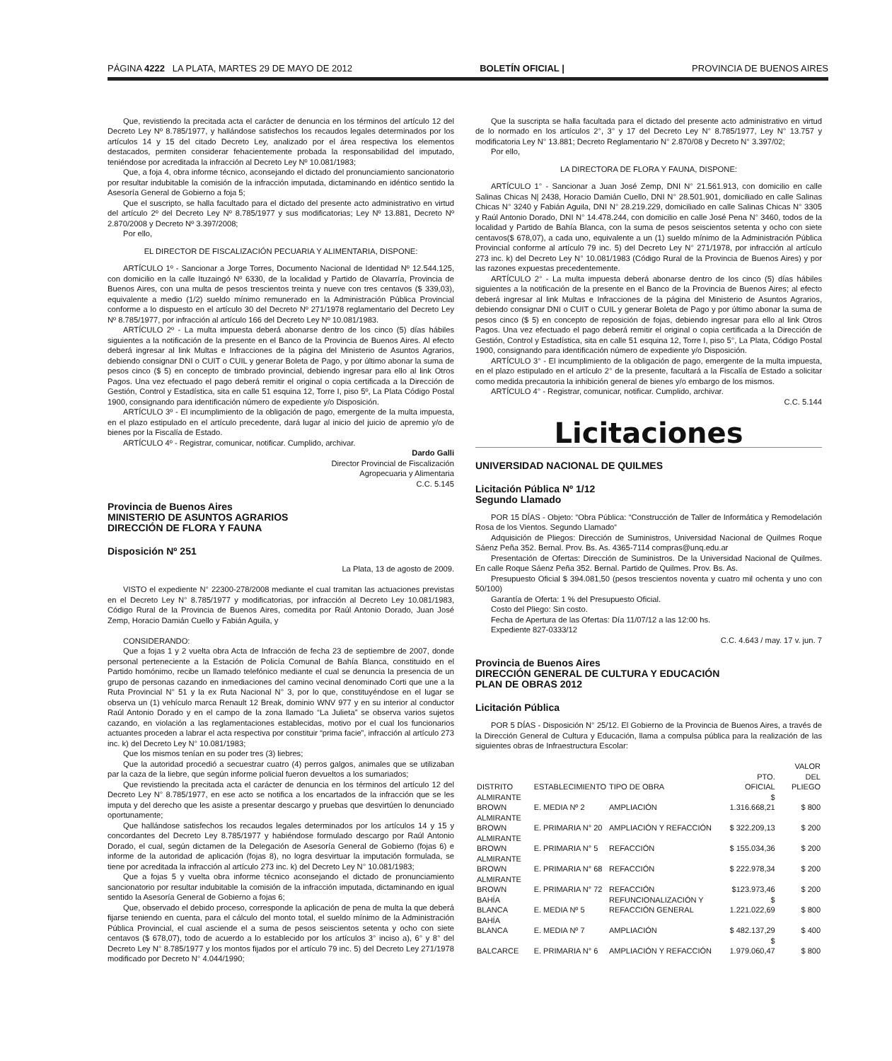PÁGINA 4222 LA PLATA, MARTES 29 DE MAYO DE 2012 BOLETÍN OFICIAL | PROVINCIA DE BUENOS AIRES
Que, revistiendo la precitada acta el carácter de denuncia en los términos del artículo 12 del Decreto Ley Nº 8.785/1977, y hallándose satisfechos los recaudos legales determinados por los artículos 14 y 15 del citado Decreto Ley, analizado por el área respectiva los elementos destacados, permiten considerar fehacientemente probada la responsabilidad del imputado, teniéndose por acreditada la infracción al Decreto Ley Nº 10.081/1983;
Que, a foja 4, obra informe técnico, aconsejando el dictado del pronunciamiento sancionatorio por resultar indubitable la comisión de la infracción imputada, dictaminando en idéntico sentido la Asesoría General de Gobierno a foja 5;
Que el suscripto, se halla facultado para el dictado del presente acto administrativo en virtud del artículo 2º del Decreto Ley Nº 8.785/1977 y sus modificatorias; Ley Nº 13.881, Decreto Nº 2.870/2008 y Decreto Nº 3.397/2008;
Por ello,
EL DIRECTOR DE FISCALIZACIÓN PECUARIA Y ALIMENTARIA, DISPONE:
ARTÍCULO 1º - Sancionar a Jorge Torres, Documento Nacional de Identidad Nº 12.544.125, con domicilio en la calle Ituzaingó Nº 6330, de la localidad y Partido de Olavarría, Provincia de Buenos Aires, con una multa de pesos trescientos treinta y nueve con tres centavos ($ 339,03), equivalente a medio (1/2) sueldo mínimo remunerado en la Administración Pública Provincial conforme a lo dispuesto en el artículo 30 del Decreto Nº 271/1978 reglamentario del Decreto Ley Nº 8.785/1977, por infracción al artículo 166 del Decreto Ley Nº 10.081/1983.
ARTÍCULO 2º - La multa impuesta deberá abonarse dentro de los cinco (5) días hábiles siguientes a la notificación de la presente en el Banco de la Provincia de Buenos Aires. Al efecto deberá ingresar al link Multas e Infracciones de la página del Ministerio de Asuntos Agrarios, debiendo consignar DNI o CUIT o CUIL y generar Boleta de Pago, y por último abonar la suma de pesos cinco ($ 5) en concepto de timbrado provincial, debiendo ingresar para ello al link Otros Pagos. Una vez efectuado el pago deberá remitir el original o copia certificada a la Dirección de Gestión, Control y Estadística, sita en calle 51 esquina 12, Torre I, piso 5º, La Plata Código Postal 1900, consignando para identificación número de expediente y/o Disposición.
ARTÍCULO 3º - El incumplimiento de la obligación de pago, emergente de la multa impuesta, en el plazo estipulado en el artículo precedente, dará lugar al inicio del juicio de apremio y/o de bienes por la Fiscalía de Estado.
ARTÍCULO 4º - Registrar, comunicar, notificar. Cumplido, archivar.
Dardo Galli
Director Provincial de Fiscalización
Agropecuaria y Alimentaria
C.C. 5.145
Provincia de Buenos Aires
MINISTERIO DE ASUNTOS AGRARIOS
DIRECCIÓN DE FLORA Y FAUNA
Disposición Nº 251
La Plata, 13 de agosto de 2009.
VISTO el expediente N° 22300-278/2008 mediante el cual tramitan las actuaciones previstas en el Decreto Ley N° 8.785/1977 y modificatorias, por infracción al Decreto Ley 10.081/1983, Código Rural de la Provincia de Buenos Aires, comedita por Raúl Antonio Dorado, Juan José Zemp, Horacio Damián Cuello y Fabián Aguila, y
CONSIDERANDO:
Que a fojas 1 y 2 vuelta obra Acta de Infracción de fecha 23 de septiembre de 2007, donde personal perteneciente a la Estación de Policía Comunal de Bahía Blanca, constituido en el Partido homónimo, recibe un llamado telefónico mediante el cual se denuncia la presencia de un grupo de personas cazando en inmediaciones del camino vecinal denominado Corti que une a la Ruta Provincial N° 51 y la ex Ruta Nacional N° 3, por lo que, constituyéndose en el lugar se observa un (1) vehículo marca Renault 12 Break, dominio WNV 977 y en su interior al conductor Raúl Antonio Dorado y en el campo de la zona llamado “La Julieta” se observa varios sujetos cazando, en violación a las reglamentaciones establecidas, motivo por el cual los funcionarios actuantes proceden a labrar el acta respectiva por constituir “prima facie”, infracción al artículo 273 inc. k) del Decreto Ley N° 10.081/1983;
Que los mismos tenían en su poder tres (3) liebres;
Que la autoridad procedió a secuestrar cuatro (4) perros galgos, animales que se utilizaban par la caza de la liebre, que según informe policial fueron devueltos a los sumariados;
Que revistiendo la precitada acta el carácter de denuncia en los términos del artículo 12 del Decreto Ley N° 8.785/1977, en ese acto se notifica a los encartados de la infracción que se les imputa y del derecho que les asiste a presentar descargo y pruebas que desvirtúen lo denunciado oportunamente;
Que hallándose satisfechos los recaudos legales determinados por los artículos 14 y 15 y concordantes del Decreto Ley 8.785/1977 y habiéndose formulado descargo por Raúl Antonio Dorado, el cual, según dictamen de la Delegación de Asesoría General de Gobierno (fojas 6) e informe de la autoridad de aplicación (fojas 8), no logra desvirtuar la imputación formulada, se tiene por acreditada la infracción al artículo 273 inc. k) del Decreto Ley N° 10.081/1983;
Que a fojas 5 y vuelta obra informe técnico aconsejando el dictado de pronunciamiento sancionatorio por resultar indubitable la comisión de la infracción imputada, dictaminando en igual sentido la Asesoría General de Gobierno a fojas 6;
Que, observado el debido proceso, corresponde la aplicación de pena de multa la que deberá fijarse teniendo en cuenta, para el cálculo del monto total, el sueldo mínimo de la Administración Pública Provincial, el cual asciende el a suma de pesos seiscientos setenta y ocho con siete centavos ($ 678,07), todo de acuerdo a lo establecido por los artículos 3° inciso a), 6° y 8° del Decreto Ley N° 8.785/1977 y los montos fijados por el artículo 79 inc. 5) del Decreto Ley 271/1978 modificado por Decreto N° 4.044/1990;
Que la suscripta se halla facultada para el dictado del presente acto administrativo en virtud de lo normado en los artículos 2°, 3° y 17 del Decreto Ley N° 8.785/1977, Ley N° 13.757 y modificatoria Ley N° 13.881; Decreto Reglamentario N° 2.870/08 y Decreto N° 3.397/02;
Por ello,
LA DIRECTORA DE FLORA Y FAUNA, DISPONE:
ARTÍCULO 1° - Sancionar a Juan José Zemp, DNI N° 21.561.913, con domicilio en calle Salinas Chicas N| 2438, Horacio Damián Cuello, DNI N° 28.501.901, domiciliado en calle Salinas Chicas N° 3240 y Fabián Aguila, DNI N° 28.219.229, domiciliado en calle Salinas Chicas N° 3305 y Raúl Antonio Dorado, DNI N° 14.478.244, con domicilio en calle José Pena N° 3460, todos de la localidad y Partido de Bahía Blanca, con la suma de pesos seiscientos setenta y ocho con siete centavos($ 678,07), a cada uno, equivalente a un (1) sueldo mínimo de la Administración Pública Provincial conforme al artículo 79 inc. 5) del Decreto Ley N° 271/1978, por infracción al artículo 273 inc. k) del Decreto Ley N° 10.081/1983 (Código Rural de la Provincia de Buenos Aires) y por las razones expuestas precedentemente.
ARTÍCULO 2° - La multa impuesta deberá abonarse dentro de los cinco (5) días hábiles siguientes a la notificación de la presente en el Banco de la Provincia de Buenos Aires; al efecto deberá ingresar al link Multas e Infracciones de la página del Ministerio de Asuntos Agrarios, debiendo consignar DNI o CUIT o CUIL y generar Boleta de Pago y por último abonar la suma de pesos cinco ($ 5) en concepto de reposición de fojas, debiendo ingresar para ello al link Otros Pagos. Una vez efectuado el pago deberá remitir el original o copia certificada a la Dirección de Gestión, Control y Estadística, sita en calle 51 esquina 12, Torre I, piso 5°, La Plata, Código Postal 1900, consignando para identificación número de expediente y/o Disposición.
ARTÍCULO 3° - El incumplimiento de la obligación de pago, emergente de la multa impuesta, en el plazo estipulado en el artículo 2° de la presente, facultará a la Fiscalía de Estado a solicitar como medida precautoria la inhibición general de bienes y/o embargo de los mismos.
ARTÍCULO 4° - Registrar, comunicar, notificar. Cumplido, archivar.
C.C. 5.144
Licitaciones
UNIVERSIDAD NACIONAL DE QUILMES
Licitación Pública Nº 1/12
Segundo Llamado
POR 15 DÍAS - Objeto: “Obra Pública: “Construcción de Taller de Informática y Remodelación Rosa de los Vientos. Segundo Llamado“
Adquisición de Pliegos: Dirección de Suministros, Universidad Nacional de Quilmes Roque Sáenz Peña 352. Bernal. Prov. Bs. As. 4365-7114 compras@unq.edu.ar
Presentación de Ofertas: Dirección de Suministros. De la Universidad Nacional de Quilmes. En calle Roque Sáenz Peña 352. Bernal. Partido de Quilmes. Prov. Bs. As.
Presupuesto Oficial $ 394.081,50 (pesos trescientos noventa y cuatro mil ochenta y uno con 50/100)
Garantía de Oferta: 1 % del Presupuesto Oficial.
Costo del Pliego: Sin costo.
Fecha de Apertura de las Ofertas: Día 11/07/12 a las 12:00 hs.
Expediente 827-0333/12
C.C. 4.643 / may. 17 v. jun. 7
Provincia de Buenos Aires
DIRECCIÓN GENERAL DE CULTURA Y EDUCACIÓN
PLAN DE OBRAS 2012
Licitación Pública
POR 5 DÍAS - Disposición N° 25/12. El Gobierno de la Provincia de Buenos Aires, a través de la Dirección General de Cultura y Educación, llama a compulsa pública para la realización de las siguientes obras de Infraestructura Escolar:
| DISTRITO | ESTABLECIMIENTO | TIPO DE OBRA | PTO. OFICIAL | VALOR DEL PLIEGO |
| --- | --- | --- | --- | --- |
| ALMIRANTE BROWN | E. MEDIA Nº 2 | AMPLIACIÓN | $ 1.316.668,21 | $ 800 |
| ALMIRANTE BROWN | E. PRIMARIA N° 20 | AMPLIACIÓN Y REFACCIÓN | $ 322.209,13 | $ 200 |
| ALMIRANTE BROWN | E. PRIMARIA N° 5 | REFACCIÓN | $ 155.034,36 | $ 200 |
| ALMIRANTE BROWN | E. PRIMARIA N° 68 | REFACCIÓN | $ 222.978,34 | $ 200 |
| ALMIRANTE BROWN | E. PRIMARIA N° 72 | REFACCIÓN | $123.973,46 | $ 200 |
| BAHÍA BLANCA | E. MEDIA Nº 5 | REFUNCIONALIZACIÓN Y REFACCIÓN GENERAL | $ 1.221.022,69 | $ 800 |
| BAHÍA BLANCA | E. MEDIA Nº 7 | AMPLIACIÓN | $ 482.137,29 | $ 400 |
| BALCARCE | E. PRIMARIA N° 6 | AMPLIACIÓN Y REFACCIÓN | $ 1.979.060,47 | $ 800 |